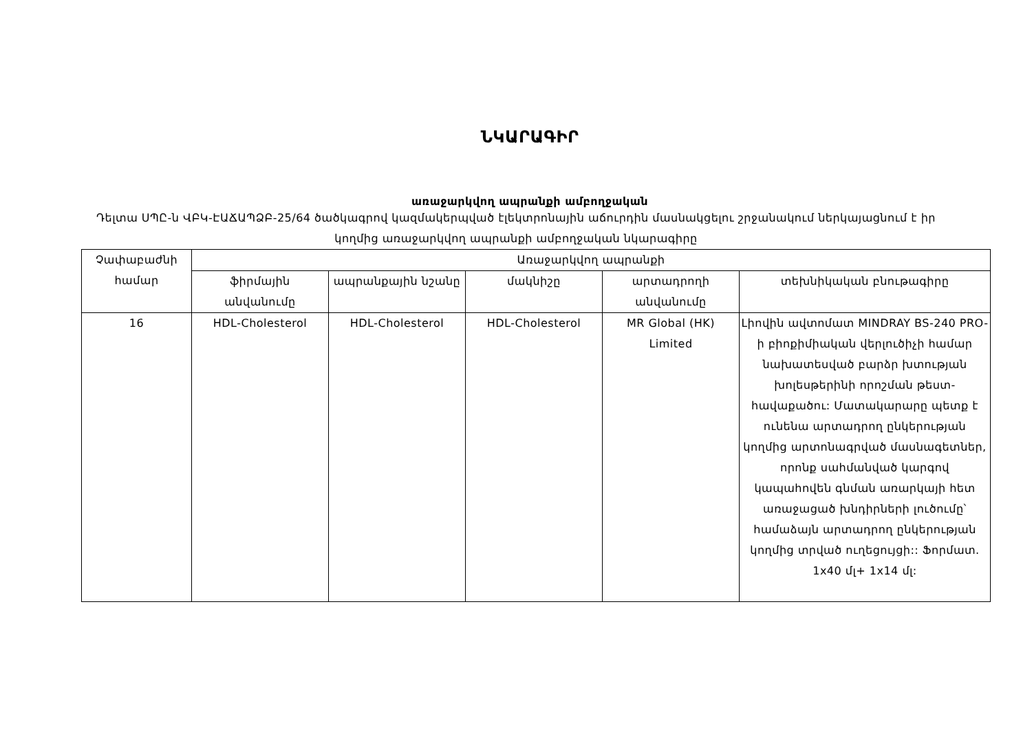ՆԿԱՐԱԳԻՐ
առաջարկվող ապրանքի ամբողջական
Դելտա ՍՊԸ-ն ՎԲԿ-ԷԱՃԱՊՁԲ-25/64 ծածկագրով կազմակերպված էլեկտրոնային աճուրդին մասնակցելու շրջանակում ներկայացնում է իր կողմից առաջարկվող ապրանքի ամբողջական նկարագիրը
| Չափաբաժնի համար | Առաջարկվող ապրանքի | | | | |
| --- | --- | --- | --- | --- | --- |
| | ֆիրմային անվանումը | ապրանքային նշանը | մակնիշը | արտադրողի անվանումը | տեխնիկական բնութագիրը |
| 16 | HDL-Cholesterol | HDL-Cholesterol | HDL-Cholesterol | MR Global (HK) Limited | Լիովին ավտոմատ MINDRAY BS-240 PRO-ի բիոքիմիական վերլուծիչի համար նախատեսված բարձր խտության խոլեսթերինի որոշման թեստ-հավաքածու: Մատակարարը պետք է ունենա արտադրող ընկերության կողմից արտոնագրված մասնագետներ, որոնք սահմանված կարգով կապահովեն գնման առարկայի հետ առաջացած խնդիրների լուծումը՝ համաձայն արտադրող ընկերության կողմից տրված ուղեցույցի:: Ֆորմատ. 1x40 մլ+ 1x14 մլ: |